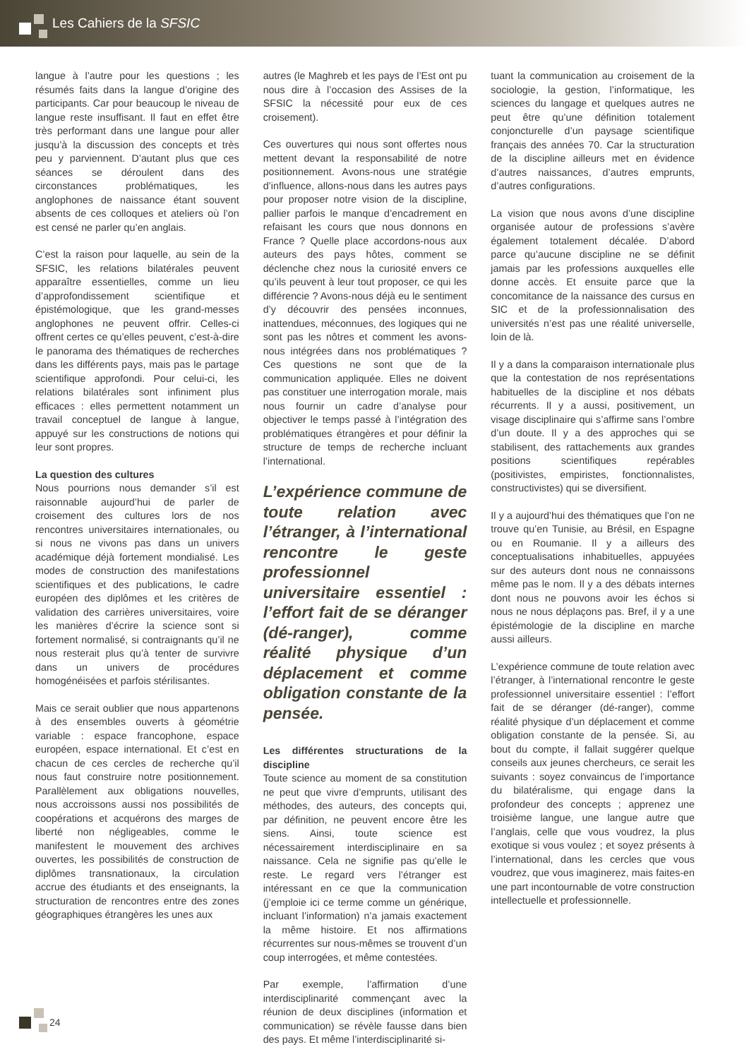Les Cahiers de la SFSIC
langue à l’autre pour les questions ; les résumés faits dans la langue d’origine des participants. Car pour beaucoup le niveau de langue reste insuffisant. Il faut en effet être très performant dans une langue pour aller jusqu’à la discussion des concepts et très peu y parviennent. D’autant plus que ces séances se déroulent dans des circonstances problématiques, les anglophones de naissance étant souvent absents de ces colloques et ateliers où l’on est censé ne parler qu’en anglais.
C’est la raison pour laquelle, au sein de la SFSIC, les relations bilatérales peuvent apparaître essentielles, comme un lieu d’approfondissement scientifique et épistémologique, que les grand-messes anglophones ne peuvent offrir. Celles-ci offrent certes ce qu’elles peuvent, c’est-à-dire le panorama des thématiques de recherches dans les différents pays, mais pas le partage scientifique approfondi. Pour celui-ci, les relations bilatérales sont infiniment plus efficaces : elles permettent notamment un travail conceptuel de langue à langue, appuyé sur les constructions de notions qui leur sont propres.
La question des cultures
Nous pourrions nous demander s’il est raisonnable aujourd’hui de parler de croisement des cultures lors de nos rencontres universitaires internationales, ou si nous ne vivons pas dans un univers académique déjà fortement mondialisé. Les modes de construction des manifestations scientifiques et des publications, le cadre européen des diplômes et les critères de validation des carrières universitaires, voire les manières d’écrire la science sont si fortement normalisé, si contraignants qu’il ne nous resterait plus qu’à tenter de survivre dans un univers de procédures homogénéisées et parfois stérilisantes.
Mais ce serait oublier que nous appartenons à des ensembles ouverts à géométrie variable : espace francophone, espace européen, espace international. Et c’est en chacun de ces cercles de recherche qu’il nous faut construire notre positionnement. Parallèlement aux obligations nouvelles, nous accroissons aussi nos possibilités de coopérations et acquérons des marges de liberté non négligeables, comme le manifestent le mouvement des archives ouvertes, les possibilités de construction de diplômes transnationaux, la circulation accrue des étudiants et des enseignants, la structuration de rencontres entre des zones géographiques étrangères les unes aux
autres (le Maghreb et les pays de l’Est ont pu nous dire à l’occasion des Assises de la SFSIC la nécessité pour eux de ces croisement).
Ces ouvertures qui nous sont offertes nous mettent devant la responsabilité de notre positionnement. Avons-nous une stratégie d’influence, allons-nous dans les autres pays pour proposer notre vision de la discipline, pallier parfois le manque d’encadrement en refaisant les cours que nous donnons en France ? Quelle place accordons-nous aux auteurs des pays hôtes, comment se déclenche chez nous la curiosité envers ce qu’ils peuvent à leur tout proposer, ce qui les différencie ? Avons-nous déjà eu le sentiment d’y découvrir des pensées inconnues, inattendues, méconnues, des logiques qui ne sont pas les nôtres et comment les avons-nous intégrées dans nos problématiques ? Ces questions ne sont que de la communication appliquée. Elles ne doivent pas constituer une interrogation morale, mais nous fournir un cadre d’analyse pour objectiver le temps passé à l’intégration des problématiques étrangères et pour définir la structure de temps de recherche incluant l’international.
L’expérience commune de toute relation avec l’étranger, à l’international rencontre le geste professionnel universitaire essentiel : l’effort fait de se déranger (dé-ranger), comme réalité physique d’un déplacement et comme obligation constante de la pensée.
Les différentes structurations de la discipline
Toute science au moment de sa constitution ne peut que vivre d’emprunts, utilisant des méthodes, des auteurs, des concepts qui, par définition, ne peuvent encore être les siens. Ainsi, toute science est nécessairement interdisciplinaire en sa naissance. Cela ne signifie pas qu’elle le reste. Le regard vers l’étranger est intéressant en ce que la communication (j’emploie ici ce terme comme un générique, incluant l’information) n’a jamais exactement la même histoire. Et nos affirmations récurrentes sur nous-mêmes se trouvent d’un coup interrogées, et même contestées.
Par exemple, l’affirmation d’une interdisciplinarité commençant avec la réunion de deux disciplines (information et communication) se révèle fausse dans bien des pays. Et même l’interdisciplinarité si-
tuant la communication au croisement de la sociologie, la gestion, l’informatique, les sciences du langage et quelques autres ne peut être qu’une définition totalement conjoncturelle d’un paysage scientifique français des années 70. Car la structuration de la discipline ailleurs met en évidence d’autres naissances, d’autres emprunts, d’autres configurations.
La vision que nous avons d’une discipline organisée autour de professions s’avère également totalement décalée. D’abord parce qu’aucune discipline ne se définit jamais par les professions auxquelles elle donne accès. Et ensuite parce que la concomitance de la naissance des cursus en SIC et de la professionnalisation des universités n’est pas une réalité universelle, loin de là.
Il y a dans la comparaison internationale plus que la contestation de nos représentations habituelles de la discipline et nos débats récurrents. Il y a aussi, positivement, un visage disciplinaire qui s’affirme sans l’ombre d’un doute. Il y a des approches qui se stabilisent, des rattachements aux grandes positions scientifiques repérables (positivistes, empiristes, fonctionnalistes, constructivistes) qui se diversifient.
Il y a aujourd’hui des thématiques que l’on ne trouve qu’en Tunisie, au Brésil, en Espagne ou en Roumanie. Il y a ailleurs des conceptualisations inhabituelles, appuyées sur des auteurs dont nous ne connaissons même pas le nom. Il y a des débats internes dont nous ne pouvons avoir les échos si nous ne nous déplaçons pas. Bref, il y a une épistémologie de la discipline en marche aussi ailleurs.
L’expérience commune de toute relation avec l’étranger, à l’international rencontre le geste professionnel universitaire essentiel : l’effort fait de se déranger (dé-ranger), comme réalité physique d’un déplacement et comme obligation constante de la pensée. Si, au bout du compte, il fallait suggérer quelque conseils aux jeunes chercheurs, ce serait les suivants : soyez convaincus de l’importance du bilatéralisme, qui engage dans la profondeur des concepts ; apprenez une troisième langue, une langue autre que l’anglais, celle que vous voudrez, la plus exotique si vous voulez ; et soyez présents à l’international, dans les cercles que vous voudrez, que vous imaginerez, mais faites-en une part incontournable de votre construction intellectuelle et professionnelle.
24